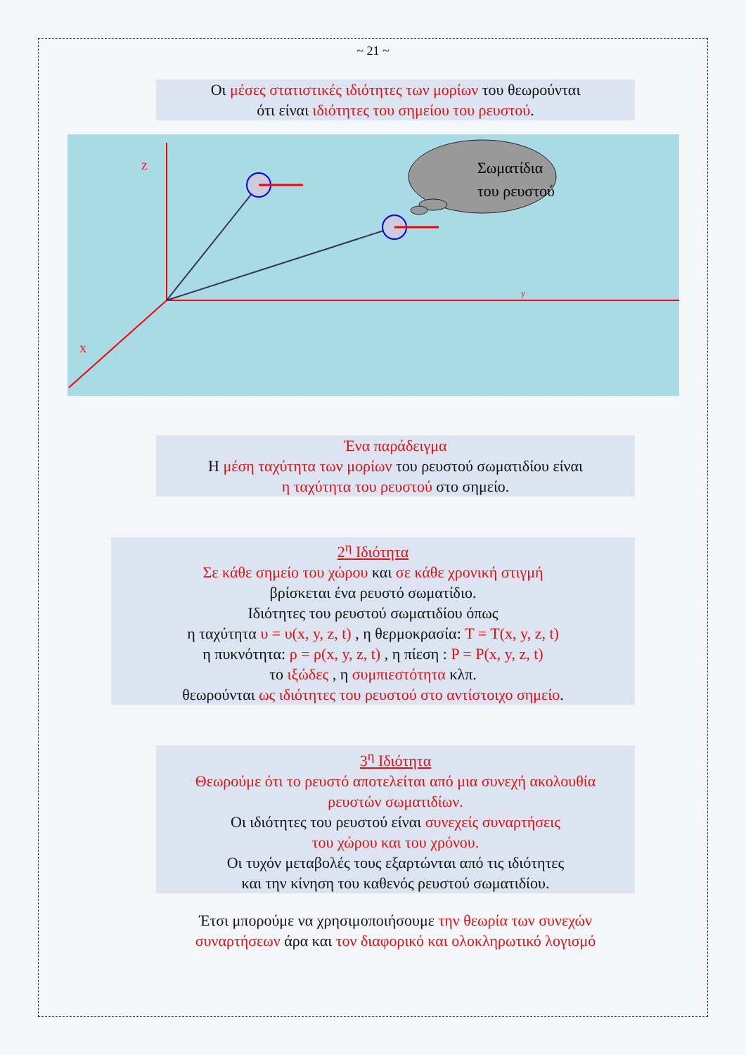~ 21 ~
Οι μέσες στατιστικές ιδιότητες των μορίων του θεωρούνται
ότι είναι ιδιότητες του σημείου του ρευστού.
Z
X
y
Σωματίδια
του ρευστού
Ένα παράδειγμα
Η μέση ταχύτητα των μορίων του ρευστού σωματιδίου είναι
η ταχύτητα του ρευστού στο σημείο.
2<sup>η</sup> Ιδιότητα
Σε κάθε σημείο του χώρου και σε κάθε χρονική στιγμή
βρίσκεται ένα ρευστό σωματίδιο.
Ιδιότητες του ρευστού σωματιδίου όπως
η ταχύτητα υ = υ(x, y, z, t) , η θερμοκρασία: T = T(x, y, z, t)
η πυκνότητα: ρ = ρ(x, y, z, t) , η πίεση : P = P(x, y, z, t)
το ιξώδες , η συμπιεστότητα κλπ.
θεωρούνται ως ιδιότητες του ρευστού στο αντίστοιχο σημείο.
3<sup>η</sup> Ιδιότητα
Θεωρούμε ότι το ρευστό αποτελείται από μια συνεχή ακολουθία
ρευστών σωματιδίων.
Οι ιδιότητες του ρευστού είναι συνεχείς συναρτήσεις
του χώρου και του χρόνου.
Οι τυχόν μεταβολές τους εξαρτώνται από τις ιδιότητες
και την κίνηση του καθενός ρευστού σωματιδίου.
Έτσι μπορούμε να χρησιμοποιήσουμε την θεωρία των συνεχών συναρτήσεων άρα και τον διαφορικό και ολοκληρωτικό λογισμό